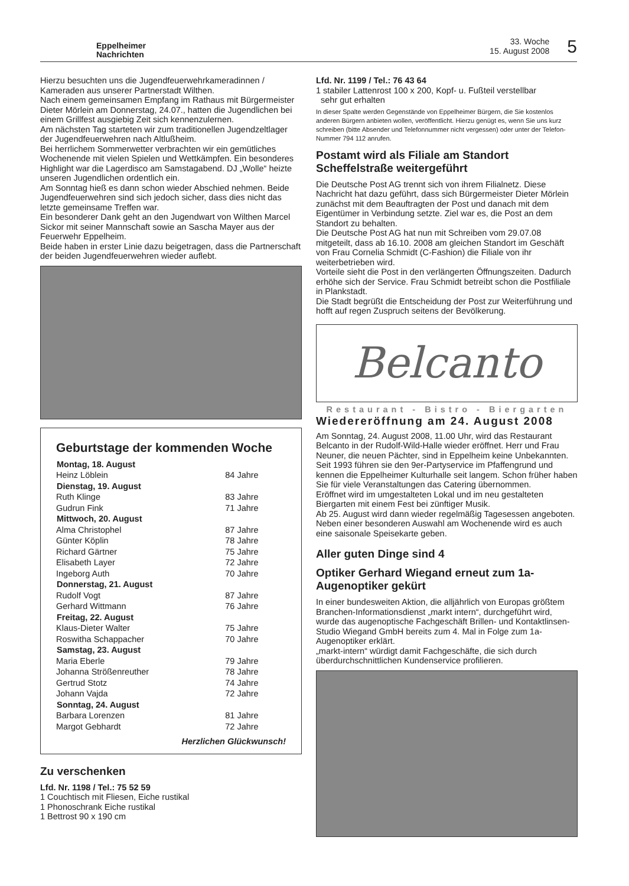Eppelheimer
Nachrichten
33. Woche
15. August 2008
5
Hierzu besuchten uns die Jugendfeuerwehrkameradinnen / Kameraden aus unserer Partnerstadt Wilthen.
Nach einem gemeinsamen Empfang im Rathaus mit Bürgermeister Dieter Mörlein am Donnerstag, 24.07., hatten die Jugendlichen bei einem Grillfest ausgiebig Zeit sich kennenzulernen.
Am nächsten Tag starteten wir zum traditionellen Jugendzeltlager der Jugendfeuerwehren nach Altlußheim.
Bei herrlichem Sommerwetter verbrachten wir ein gemütliches Wochenende mit vielen Spielen und Wettkämpfen. Ein besonderes Highlight war die Lagerdisco am Samstagabend. DJ „Wolle“ heizte unseren Jugendlichen ordentlich ein.
Am Sonntag hieß es dann schon wieder Abschied nehmen. Beide Jugendfeuerwehren sind sich jedoch sicher, dass dies nicht das letzte gemeinsame Treffen war.
Ein besonderer Dank geht an den Jugendwart von Wilthen Marcel Sickor mit seiner Mannschaft sowie an Sascha Mayer aus der Feuerwehr Eppelheim.
Beide haben in erster Linie dazu beigetragen, dass die Partnerschaft der beiden Jugendfeuerwehren wieder auflebt.
Geburtstage der kommenden Woche
| Montag, 18. August | |
| --- | --- |
| Heinz Löblein | 84 Jahre |
| Dienstag, 19. August | |
| Ruth Klinge | 83 Jahre |
| Gudrun Fink | 71 Jahre |
| Mittwoch, 20. August | |
| Alma Christophel | 87 Jahre |
| Günter Köplin | 78 Jahre |
| Richard Gärtner | 75 Jahre |
| Elisabeth Layer | 72 Jahre |
| Ingeborg Auth | 70 Jahre |
| Donnerstag, 21. August | |
| Rudolf Vogt | 87 Jahre |
| Gerhard Wittmann | 76 Jahre |
| Freitag, 22. August | |
| Klaus-Dieter Walter | 75 Jahre |
| Roswitha Schappacher | 70 Jahre |
| Samstag, 23. August | |
| Maria Eberle | 79 Jahre |
| Johanna Strößenreuther | 78 Jahre |
| Gertrud Stotz | 74 Jahre |
| Johann Vajda | 72 Jahre |
| Sonntag, 24. August | |
| Barbara Lorenzen | 81 Jahre |
| Margot Gebhardt | 72 Jahre |
Herzlichen Glückwunsch!
Zu verschenken
Lfd. Nr. 1198 / Tel.: 75 52 59
1 Couchtisch mit Fliesen, Eiche rustikal
1 Phonoschrank Eiche rustikal
1 Bettrost 90 x 190 cm
Lfd. Nr. 1199 / Tel.: 76 43 64
1 stabiler Lattenrost 100 x 200, Kopf- u. Fußteil verstellbar
sehr gut erhalten
In dieser Spalte werden Gegenstände von Eppelheimer Bürgern, die Sie kostenlos anderen Bürgern anbieten wollen, veröffentlicht. Hierzu genügt es, wenn Sie uns kurz schreiben (bitte Absender und Telefonnummer nicht vergessen) oder unter der Telefon-Nummer 794 112 anrufen.
Postamt wird als Filiale am Standort Scheffelstraße weitergeführt
Die Deutsche Post AG trennt sich von ihrem Filialnetz. Diese Nachricht hat dazu geführt, dass sich Bürgermeister Dieter Mörlein zunächst mit dem Beauftragten der Post und danach mit dem Eigentümer in Verbindung setzte. Ziel war es, die Post an dem Standort zu behalten.
Die Deutsche Post AG hat nun mit Schreiben vom 29.07.08 mitgeteilt, dass ab 16.10. 2008 am gleichen Standort im Geschäft von Frau Cornelia Schmidt (C-Fashion) die Filiale von ihr weiterbetrieben wird.
Vorteile sieht die Post in den verlängerten Öffnungszeiten. Dadurch erhöhe sich der Service. Frau Schmidt betreibt schon die Postfiliale in Plankstadt.
Die Stadt begrüßt die Entscheidung der Post zur Weiterführung und hofft auf regen Zuspruch seitens der Bevölkerung.
Belcanto
Restaurant - Bistro - Biergarten
Wiedereröffnung am 24. August 2008
Am Sonntag, 24. August 2008, 11.00 Uhr, wird das Restaurant Belcanto in der Rudolf-Wild-Halle wieder eröffnet. Herr und Frau Neuner, die neuen Pächter, sind in Eppelheim keine Unbekannten. Seit 1993 führen sie den 9er-Partyservice im Pfaffengrund und kennen die Eppelheimer Kulturhalle seit langem. Schon früher haben Sie für viele Veranstaltungen das Catering übernommen.
Eröffnet wird im umgestalteten Lokal und im neu gestalteten Biergarten mit einem Fest bei zünftiger Musik.
Ab 25. August wird dann wieder regelmäßig Tagesessen angeboten. Neben einer besonderen Auswahl am Wochenende wird es auch eine saisonale Speisekarte geben.
Aller guten Dinge sind 4
Optiker Gerhard Wiegand erneut zum 1a-Augenoptiker gekürt
In einer bundesweiten Aktion, die alljährlich von Europas größtem Branchen-Informationsdienst „markt intern“, durchgeführt wird, wurde das augenoptische Fachgeschäft Brillen- und Kontaktlinsen-Studio Wiegand GmbH bereits zum 4. Mal in Folge zum 1a-Augenoptiker erklärt.
„markt-intern“ würdigt damit Fachgeschäfte, die sich durch überdurchschnittlichen Kundenservice profilieren.